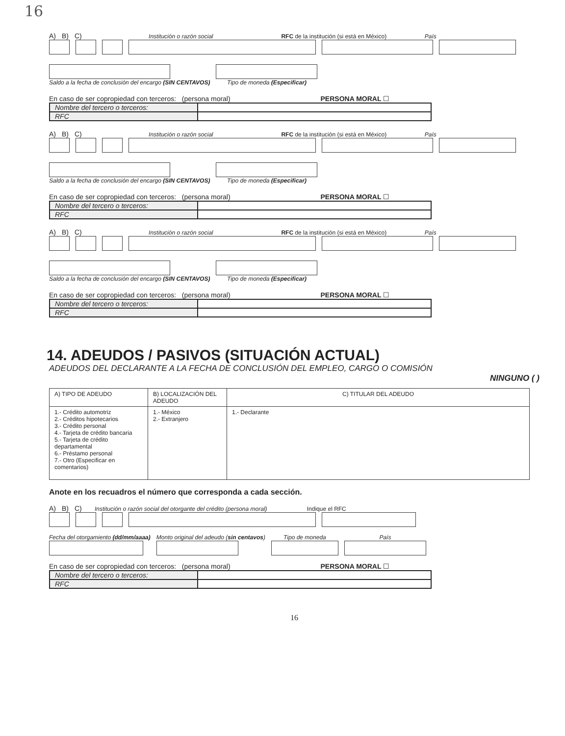16
A) B) C) Institución o razón social RFC de la institución (si está en México) País
Saldo a la fecha de conclusión del encargo (SIN CENTAVOS)
Tipo de moneda (Especificar)
En caso de ser copropiedad con terceros: (persona moral) PERSONA MORAL ☐
| Nombre del tercero o terceros: | |
| RFC | |
A) B) C) Institución o razón social RFC de la institución (si está en México) País
Saldo a la fecha de conclusión del encargo (SIN CENTAVOS)
Tipo de moneda (Especificar)
En caso de ser copropiedad con terceros: (persona moral) PERSONA MORAL ☐
| Nombre del tercero o terceros: | |
| RFC | |
A) B) C) Institución o razón social RFC de la institución (si está en México) País
Saldo a la fecha de conclusión del encargo (SIN CENTAVOS)
Tipo de moneda (Especificar)
En caso de ser copropiedad con terceros: (persona moral) PERSONA MORAL ☐
| Nombre del tercero o terceros: | |
| RFC | |
14. ADEUDOS / PASIVOS (SITUACIÓN ACTUAL)
ADEUDOS DEL DECLARANTE A LA FECHA DE CONCLUSIÓN DEL EMPLEO, CARGO O COMISIÓN
NINGUNO ( )
| A) TIPO DE ADEUDO | B) LOCALIZACIÓN DEL ADEUDO | C) TITULAR DEL ADEUDO |
| --- | --- | --- |
| 1.- Crédito automotriz 2.- Créditos hipotecarios 3.- Crédito personal 4.- Tarjeta de crédito bancaria 5.- Tarjeta de crédito departamental 6.- Préstamo personal 7.- Otro (Especificar en comentarios) | 1.- México 2.- Extranjero | 1.- Declarante |
Anote en los recuadros el número que corresponda a cada sección.
A) B) C) Institución o razón social del otorgante del crédito (persona moral) Indique el RFC
Fecha del otorgamiento (dd/mm/aaaa)
Monto original del adeudo (sin centavos)
Tipo de moneda
País
En caso de ser copropiedad con terceros: (persona moral) PERSONA MORAL ☐
| Nombre del tercero o terceros: | |
| RFC | |
16